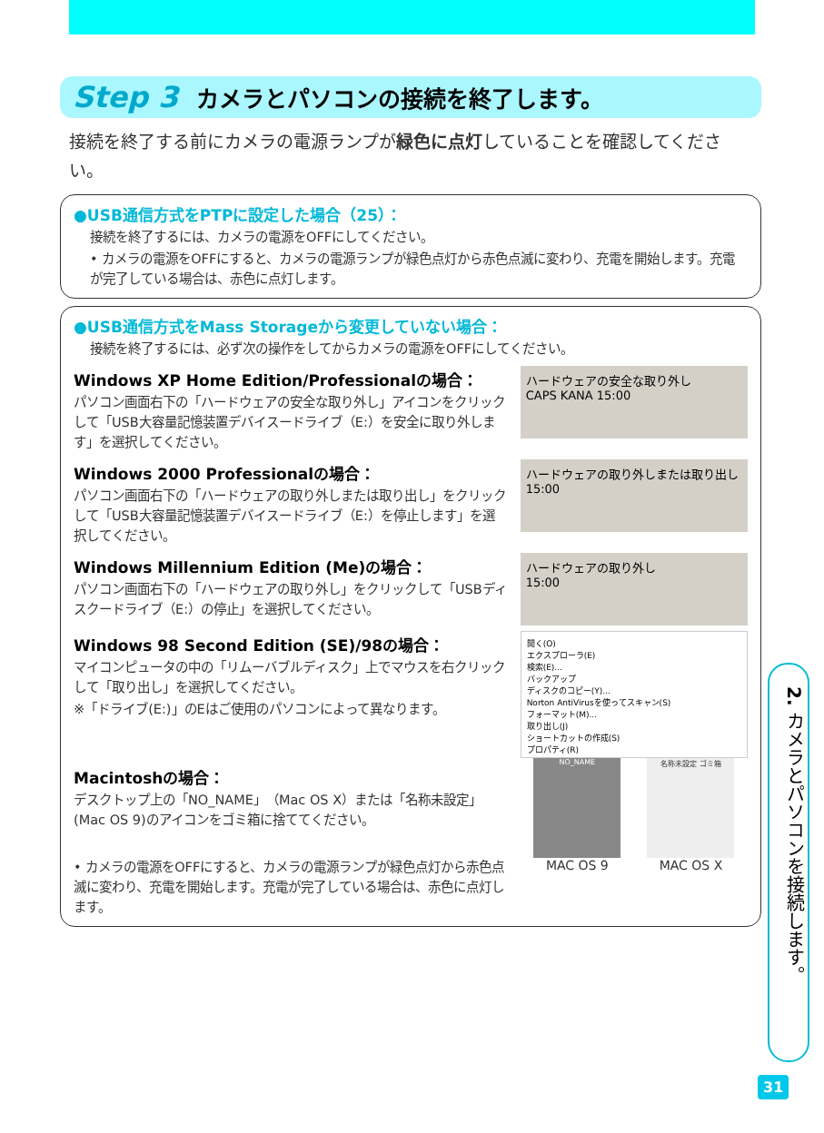Step 3 カメラとパソコンの接続を終了します。
接続を終了する前にカメラの電源ランプが緑色に点灯していることを確認してください。
●USB通信方式をPTPに設定した場合（25）：
接続を終了するには、カメラの電源をOFFにしてください。
• カメラの電源をOFFにすると、カメラの電源ランプが緑色点灯から赤色点滅に変わり、充電を開始します。充電が完了している場合は、赤色に点灯します。
●USB通信方式をMass Storageから変更していない場合：
接続を終了するには、必ず次の操作をしてからカメラの電源をOFFにしてください。
Windows XP Home Edition/Professionalの場合：
パソコン画面右下の「ハードウェアの安全な取り外し」アイコンをクリックして「USB大容量記憶装置デバイスードライブ（E:）を安全に取り外します」を選択してください。
ハードウェアの安全な取り外し
CAPS KANA 15:00
Windows 2000 Professionalの場合：
パソコン画面右下の「ハードウェアの取り外しまたは取り出し」をクリックして「USB大容量記憶装置デバイスードライブ（E:）を停止します」を選択してください。
ハードウェアの取り外しまたは取り出し
15:00
Windows Millennium Edition (Me)の場合：
パソコン画面右下の「ハードウェアの取り外し」をクリックして「USBディスクードライブ（E:）の停止」を選択してください。
ハードウェアの取り外し
15:00
Windows 98 Second Edition (SE)/98の場合：
マイコンピュータの中の「リムーバブルディスク」上でマウスを右クリックして「取り出し」を選択してください。
※「ドライブ(E:)」のEはご使用のパソコンによって異なります。
開く(O)
エクスプローラ(E)
検索(E)...
バックアップ
ディスクのコピー(Y)...
Norton AntiVirusを使ってスキャン(S)
フォーマット(M)...
取り出し(J)
ショートカットの作成(S)
プロパティ(R)
Macintoshの場合：
デスクトップ上の「NO_NAME」（Mac OS X）または「名称未設定」(Mac OS 9)のアイコンをゴミ箱に捨ててください。
• カメラの電源をOFFにすると、カメラの電源ランプが緑色点灯から赤色点滅に変わり、充電を開始します。充電が完了している場合は、赤色に点灯します。
NO_NAME
MAC OS 9
名称未設定 ゴミ箱
MAC OS X
2. カメラとパソコンを接続します。
31